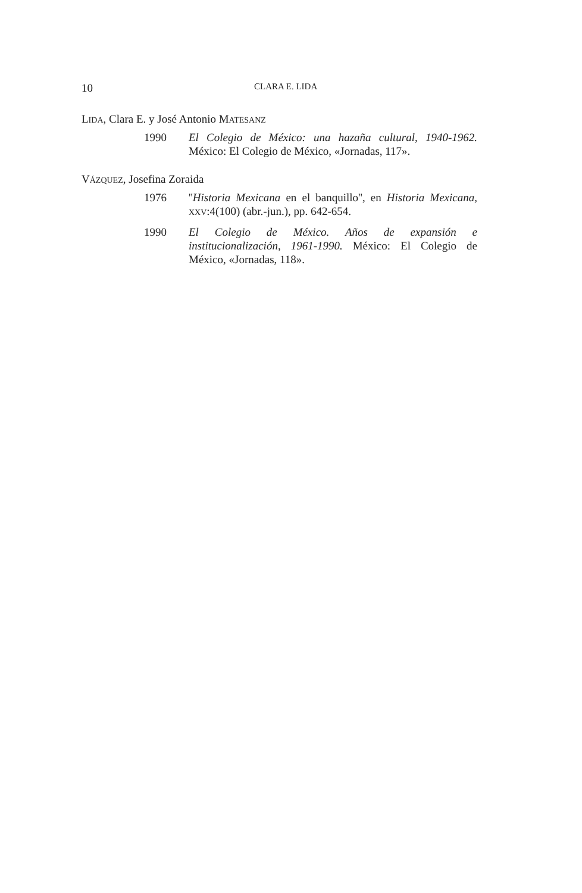10 CLARA E. LIDA
LIDA, Clara E. y José Antonio MATESANZ
1990 El Colegio de México: una hazaña cultural, 1940-1962. México: El Colegio de México, «Jornadas, 117».
VÁZQUEZ, Josefina Zoraida
1976 ''Historia Mexicana en el banquillo'', en Historia Mexicana, XXV:4(100) (abr.-jun.), pp. 642-654.
1990 El Colegio de México. Años de expansión e institucionalización, 1961-1990. México: El Colegio de México, «Jornadas, 118».